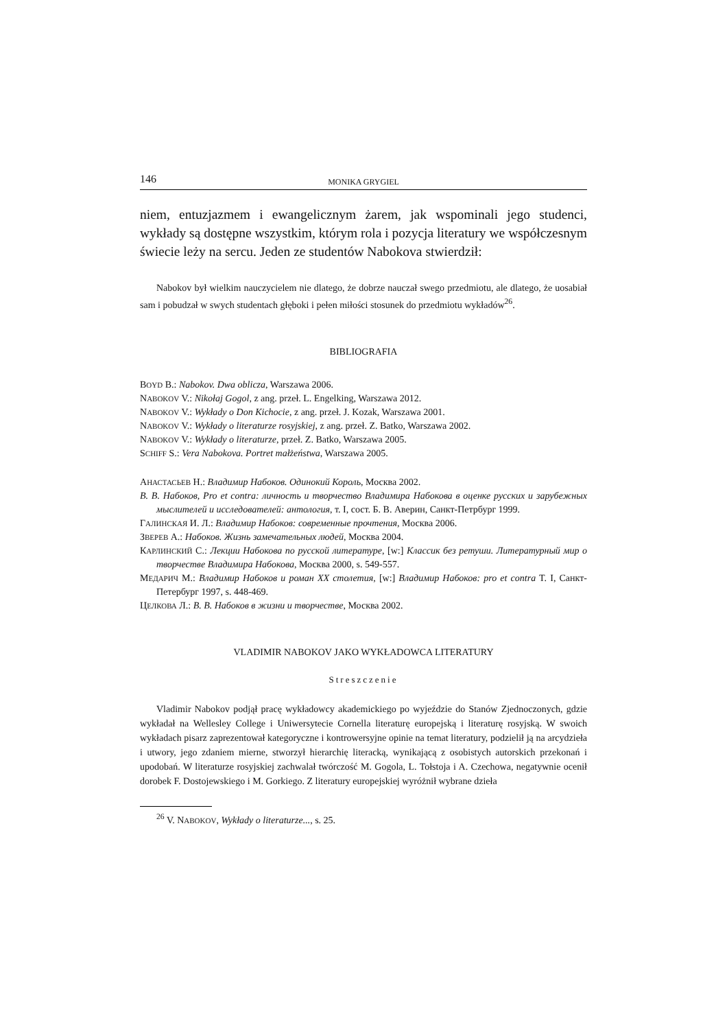146 MONIKA GRYGIEL
niem, entuzjazmem i ewangelicznym żarem, jak wspominali jego studenci, wykłady są dostępne wszystkim, którym rola i pozycja literatury we współczesnym świecie leży na sercu. Jeden ze studentów Nabokova stwierdził:
Nabokov był wielkim nauczycielem nie dlatego, że dobrze nauczał swego przedmiotu, ale dlatego, że uosabiał sam i pobudzał w swych studentach głęboki i pełen miłości stosunek do przedmiotu wykładów<sup>26</sup>.
BIBLIOGRAFIA
BOYD B.: Nabokov. Dwa oblicza, Warszawa 2006.
NABOKOV V.: Nikołaj Gogol, z ang. przeł. L. Engelking, Warszawa 2012.
NABOKOV V.: Wykłady o Don Kichocie, z ang. przeł. J. Kozak, Warszawa 2001.
NABOKOV V.: Wykłady o literaturze rosyjskiej, z ang. przeł. Z. Batko, Warszawa 2002.
NABOKOV V.: Wykłady o literaturze, przeł. Z. Batko, Warszawa 2005.
SCHIFF S.: Vera Nabokova. Portret małżeństwa, Warszawa 2005.
АНАСТАСЬЕВ Н.: Владимир Набоков. Одинокий Король, Москва 2002.
В. В. Набоков, Pro et contra: личность и творчество Владимира Набокова в оценке русских и зарубежных мыслителей и исследователей: антология, т. I, сост. Б. В. Аверин, Санкт-Петрбург 1999.
ГАЛИНСКАЯ И. Л.: Владимир Набоков: современные прочтения, Москва 2006.
ЗВЕРЕВ А.: Набоков. Жизнь замечательных людей, Москва 2004.
КАРЛИНСКИЙ С.: Лекции Набокова по русской литературе, [w:] Классик без ретуши. Литературный мир о творчестве Владимира Набокова, Москва 2000, s. 549-557.
МЕДАРИЧ М.: Владимир Набоков и роман XX столетия, [w:] Владимир Набоков: pro et contra T. I, Санкт-Петербург 1997, s. 448-469.
ЦЕЛКОВА Л.: В. В. Набоков в жизни и творчестве, Москва 2002.
VLADIMIR NABOKOV JAKO WYKŁADOWCA LITERATURY
Streszczenie
Vladimir Nabokov podjął pracę wykładowcy akademickiego po wyjeździe do Stanów Zjednoczonych, gdzie wykładał na Wellesley College i Uniwersytecie Cornella literaturę europejską i literaturę rosyjską. W swoich wykładach pisarz zaprezentował kategoryczne i kontrowersyjne opinie na temat literatury, podzielił ją na arcydzieła i utwory, jego zdaniem mierne, stworzył hierarchię literacką, wynikającą z osobistych autorskich przekonań i upodobań. W literaturze rosyjskiej zachwalał twórczość M. Gogola, L. Tołstoja i A. Czechowa, negatywnie ocenił dorobek F. Dostojewskiego i M. Gorkiego. Z literatury europejskiej wyróżnił wybrane dzieła
<sup>26</sup> V. NABOKOV, Wykłady o literaturze..., s. 25.